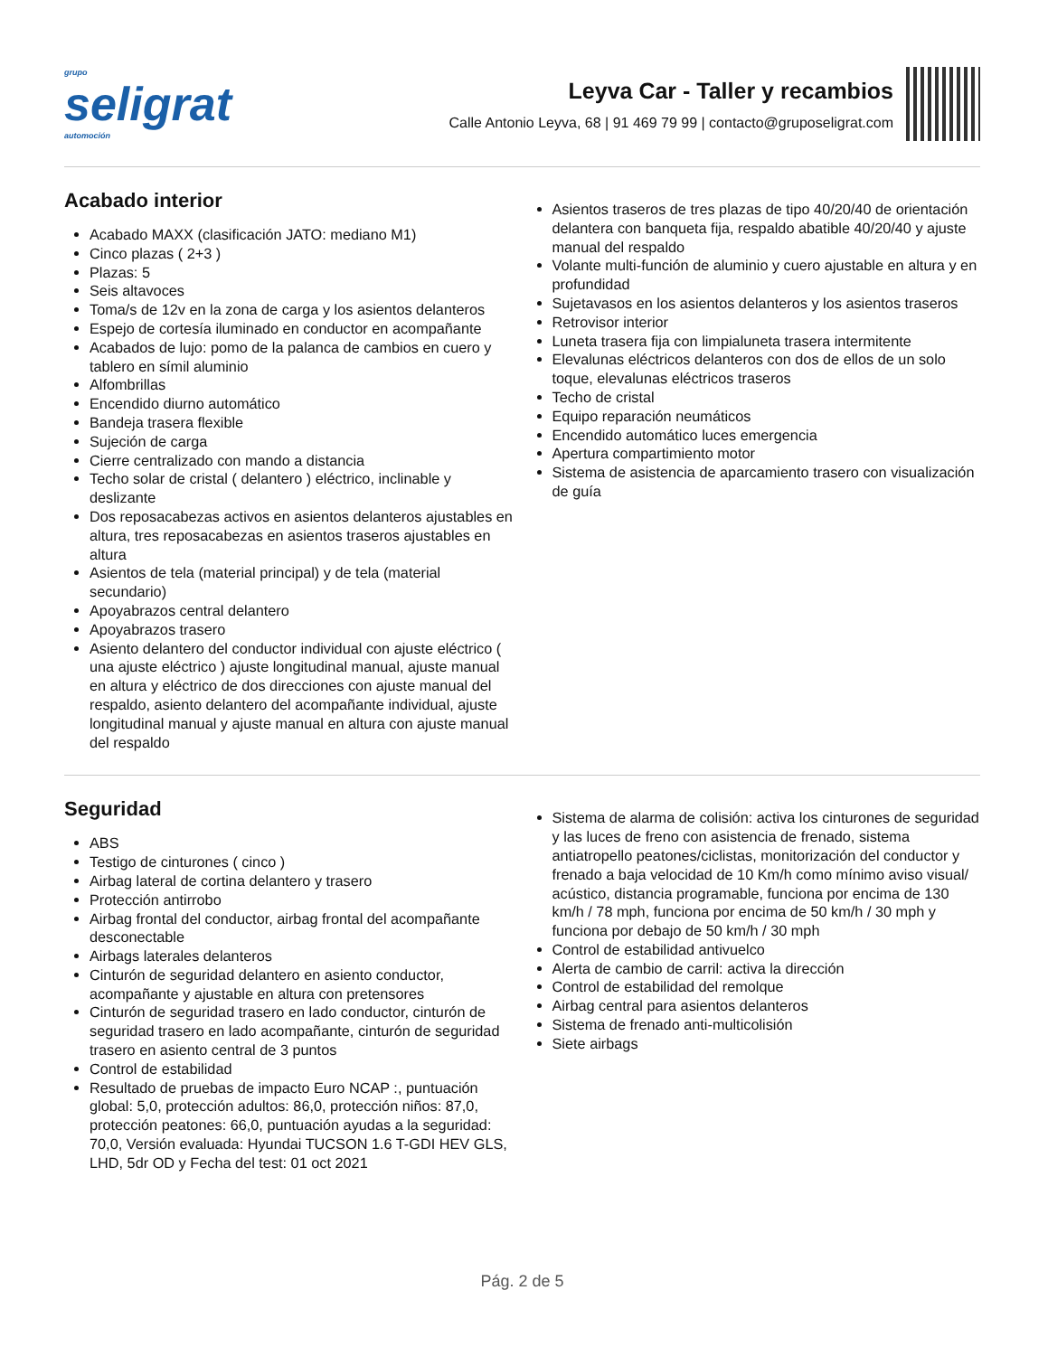grupo
seligrat
automoción
Leyva Car - Taller y recambios
Calle Antonio Leyva, 68 | 91 469 79 99 | contacto@gruposeligrat.com
Acabado interior
Acabado MAXX (clasificación JATO: mediano M1)
Cinco plazas ( 2+3 )
Plazas: 5
Seis altavoces
Toma/s de 12v en la zona de carga y los asientos delanteros
Espejo de cortesía iluminado en conductor en acompañante
Acabados de lujo: pomo de la palanca de cambios en cuero y tablero en símil aluminio
Alfombrillas
Encendido diurno automático
Bandeja trasera flexible
Sujeción de carga
Cierre centralizado con mando a distancia
Techo solar de cristal ( delantero ) eléctrico, inclinable y deslizante
Dos reposacabezas activos en asientos delanteros ajustables en altura, tres reposacabezas en asientos traseros ajustables en altura
Asientos de tela (material principal) y de tela (material secundario)
Apoyabrazos central delantero
Apoyabrazos trasero
Asiento delantero del conductor individual con ajuste eléctrico ( una ajuste eléctrico ) ajuste longitudinal manual, ajuste manual en altura y eléctrico de dos direcciones con ajuste manual del respaldo, asiento delantero del acompañante individual, ajuste longitudinal manual y ajuste manual en altura con ajuste manual del respaldo
Asientos traseros de tres plazas de tipo 40/20/40 de orientación delantera con banqueta fija, respaldo abatible 40/20/40 y ajuste manual del respaldo
Volante multi-función de aluminio y cuero ajustable en altura y en profundidad
Sujetavasos en los asientos delanteros y los asientos traseros
Retrovisor interior
Luneta trasera fija con limpialuneta trasera intermitente
Elevalunas eléctricos delanteros con dos de ellos de un solo toque, elevalunas eléctricos traseros
Techo de cristal
Equipo reparación neumáticos
Encendido automático luces emergencia
Apertura compartimiento motor
Sistema de asistencia de aparcamiento trasero con visualización de guía
Seguridad
ABS
Testigo de cinturones ( cinco )
Airbag lateral de cortina delantero y trasero
Protección antirrobo
Airbag frontal del conductor, airbag frontal del acompañante desconectable
Airbags laterales delanteros
Cinturón de seguridad delantero en asiento conductor, acompañante y ajustable en altura con pretensores
Cinturón de seguridad trasero en lado conductor, cinturón de seguridad trasero en lado acompañante, cinturón de seguridad trasero en asiento central de 3 puntos
Control de estabilidad
Resultado de pruebas de impacto Euro NCAP :, puntuación global: 5,0, protección adultos: 86,0, protección niños: 87,0, protección peatones: 66,0, puntuación ayudas a la seguridad: 70,0, Versión evaluada: Hyundai TUCSON 1.6 T-GDI HEV GLS, LHD, 5dr OD y Fecha del test: 01 oct 2021
Sistema de alarma de colisión: activa los cinturones de seguridad y las luces de freno con asistencia de frenado, sistema antiatropello peatones/ciclistas, monitorización del conductor y frenado a baja velocidad de 10 Km/h como mínimo aviso visual/ acústico, distancia programable, funciona por encima de 130 km/h / 78 mph, funciona por encima de 50 km/h / 30 mph y funciona por debajo de 50 km/h / 30 mph
Control de estabilidad antivuelco
Alerta de cambio de carril: activa la dirección
Control de estabilidad del remolque
Airbag central para asientos delanteros
Sistema de frenado anti-multicolisión
Siete airbags
Pág. 2 de 5